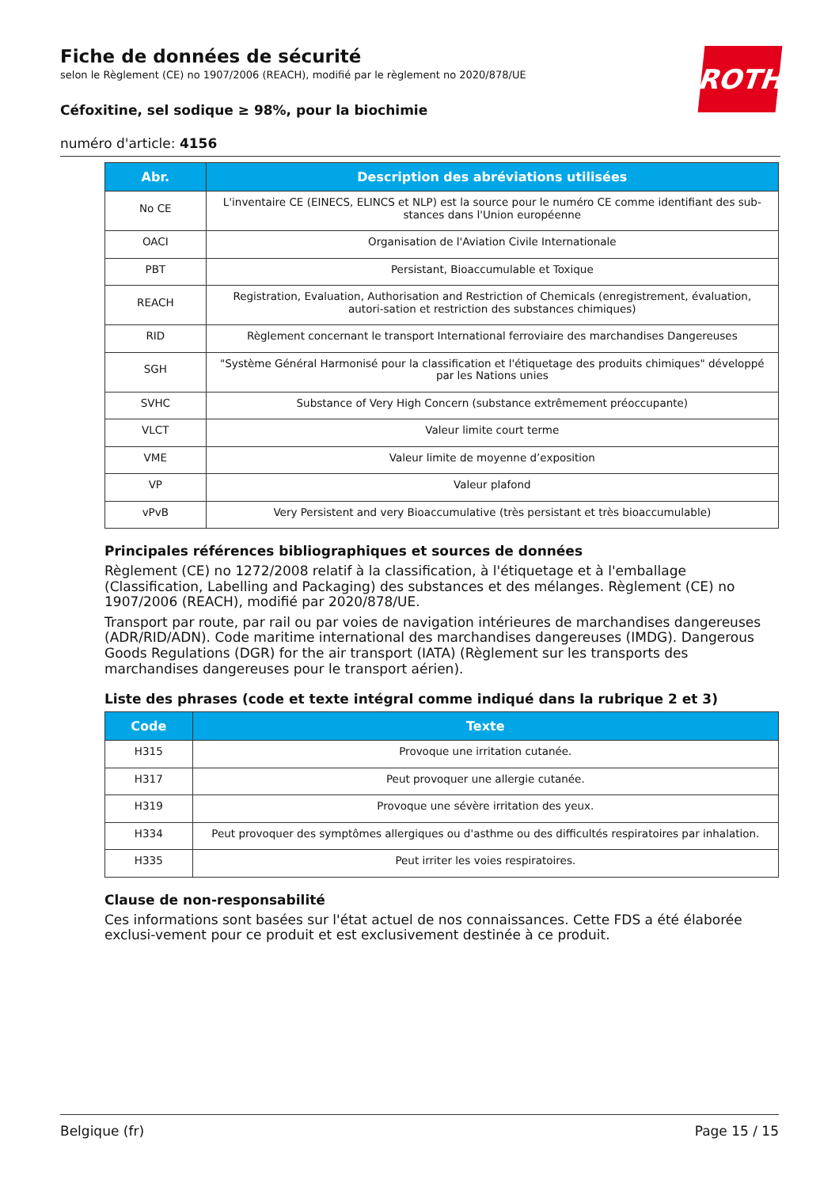Fiche de données de sécurité
selon le Règlement (CE) no 1907/2006 (REACH), modifié par le règlement no 2020/878/UE
Céfoxitine, sel sodique ≥ 98%, pour la biochimie
numéro d'article: 4156
ROTH
| Abr. | Description des abréviations utilisées |
| --- | --- |
| No CE | L'inventaire CE (EINECS, ELINCS et NLP) est la source pour le numéro CE comme identifiant des sub-stances dans l'Union européenne |
| OACI | Organisation de l'Aviation Civile Internationale |
| PBT | Persistant, Bioaccumulable et Toxique |
| REACH | Registration, Evaluation, Authorisation and Restriction of Chemicals (enregistrement, évaluation, autori-sation et restriction des substances chimiques) |
| RID | Règlement concernant le transport International ferroviaire des marchandises Dangereuses |
| SGH | "Système Général Harmonisé pour la classification et l'étiquetage des produits chimiques" développé par les Nations unies |
| SVHC | Substance of Very High Concern (substance extrêmement préoccupante) |
| VLCT | Valeur limite court terme |
| VME | Valeur limite de moyenne d’exposition |
| VP | Valeur plafond |
| vPvB | Very Persistent and very Bioaccumulative (très persistant et très bioaccumulable) |
Principales références bibliographiques et sources de données
Règlement (CE) no 1272/2008 relatif à la classification, à l'étiquetage et à l'emballage (Classification, Labelling and Packaging) des substances et des mélanges. Règlement (CE) no 1907/2006 (REACH), modifié par 2020/878/UE.
Transport par route, par rail ou par voies de navigation intérieures de marchandises dangereuses (ADR/RID/ADN). Code maritime international des marchandises dangereuses (IMDG). Dangerous Goods Regulations (DGR) for the air transport (IATA) (Règlement sur les transports des marchandises dangereuses pour le transport aérien).
Liste des phrases (code et texte intégral comme indiqué dans la rubrique 2 et 3)
| Code | Texte |
| --- | --- |
| H315 | Provoque une irritation cutanée. |
| H317 | Peut provoquer une allergie cutanée. |
| H319 | Provoque une sévère irritation des yeux. |
| H334 | Peut provoquer des symptômes allergiques ou d'asthme ou des difficultés respiratoires par inhalation. |
| H335 | Peut irriter les voies respiratoires. |
Clause de non-responsabilité
Ces informations sont basées sur l'état actuel de nos connaissances. Cette FDS a été élaborée exclusi-vement pour ce produit et est exclusivement destinée à ce produit.
Belgique (fr) Page 15 / 15